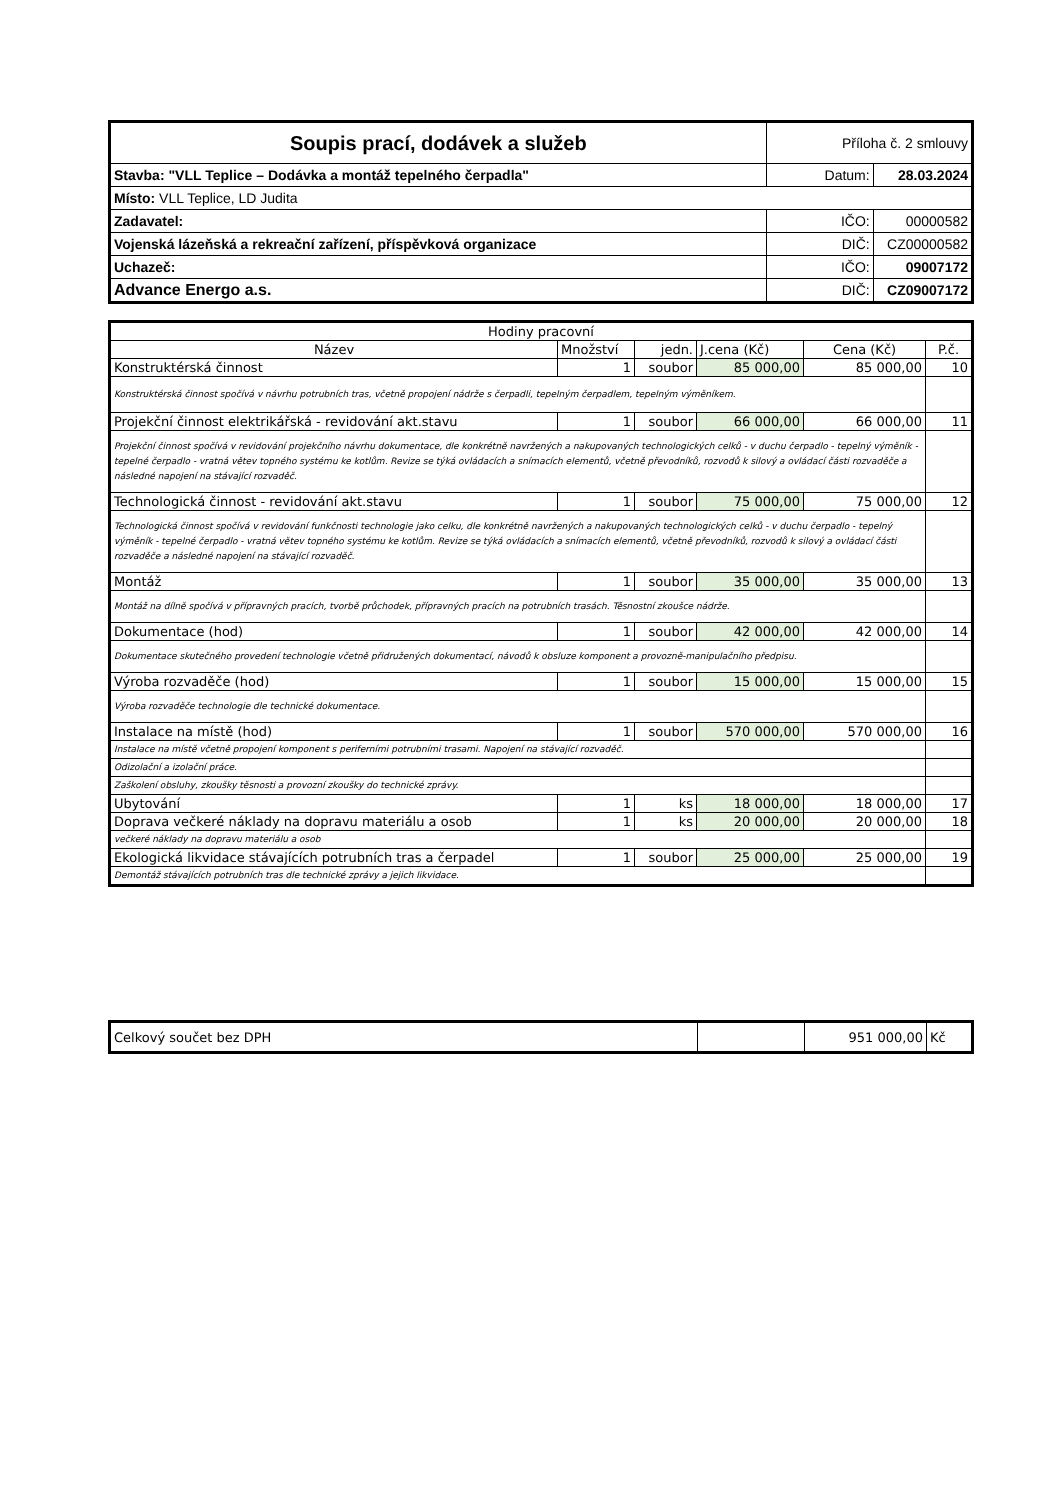| Soupis prací, dodávek a služeb | Příloha č. 2 smlouvy | |
| Stavba: "VLL Teplice – Dodávka a montáž tepelného čerpadla" | Datum: | 28.03.2024 |
| Místo: VLL Teplice, LD Judita | | |
| Zadavatel: | IČO: | 00000582 |
| Vojenská lázeňská a rekreační zařízení, příspěvková organizace | DIČ: | CZ00000582 |
| Uchazeč: | IČO: | 09007172 |
| Advance Energo a.s. | DIČ: | CZ09007172 |
| Hodiny pracovní | | | | | |
| --- | --- | --- | --- | --- | --- |
| Název | Množství | jedn. | J.cena (Kč) | Cena (Kč) | P.č. |
| Konstruktérská činnost | 1 | soubor | 85 000,00 | 85 000,00 | 10 |
| Konstruktérská činnost spočívá v návrhu potrubních tras, včetně propojení nádrže s čerpadli, tepelným čerpadlem, tepelným výměníkem. | | | | | |
| Projekční činnost elektrikářská - revidování akt.stavu | 1 | soubor | 66 000,00 | 66 000,00 | 11 |
| Projekční činnost spočívá v revidování projekčního návrhu dokumentace, dle konkrétně navržených a nakupovaných technologických celků - v duchu čerpadlo - tepelný výměník - tepelné čerpadlo - vratná větev topného systému ke kotlům. Revize se týká ovládacích a snímacích elementů, včetně převodníků, rozvodů k silový a ovládací části rozvaděče a následné napojení na stávající rozvaděč. | | | | | |
| Technologická činnost - revidování akt.stavu | 1 | soubor | 75 000,00 | 75 000,00 | 12 |
| Technologická činnost spočívá v revidování funkčnosti technologie jako celku, dle konkrétně navržených a nakupovaných technologických celků - v duchu čerpadlo - tepelný výměník - tepelné čerpadlo - vratná větev topného systému ke kotlům. Revize se týká ovládacích a snímacích elementů, včetně převodníků, rozvodů k silový a ovládací části rozvaděče a následné napojení na stávající rozvaděč. | | | | | |
| Montáž | 1 | soubor | 35 000,00 | 35 000,00 | 13 |
| Montáž na dílně spočívá v přípravných pracích, tvorbě průchodek, přípravných pracích na potrubních trasách. Těsnostní zkoušce nádrže. | | | | | |
| Dokumentace (hod) | 1 | soubor | 42 000,00 | 42 000,00 | 14 |
| Dokumentace skutečného provedení technologie včetně přidružených dokumentací, návodů k obsluze komponent a provozně-manipulačního předpisu. | | | | | |
| Výroba rozvaděče (hod) | 1 | soubor | 15 000,00 | 15 000,00 | 15 |
| Výroba rozvaděče technologie dle technické dokumentace. | | | | | |
| Instalace na místě (hod) | 1 | soubor | 570 000,00 | 570 000,00 | 16 |
| Instalace na místě včetně propojení komponent s periferními potrubními trasami. Napojení na stávající rozvaděč. | | | | | |
| Odizolační a izolační práce. | | | | | |
| Zaškolení obsluhy, zkoušky těsnosti a provozní zkoušky do technické zprávy. | | | | | |
| Ubytování | 1 | ks | 18 000,00 | 18 000,00 | 17 |
| Doprava večkeré náklady na dopravu materiálu a osob | 1 | ks | 20 000,00 | 20 000,00 | 18 |
| večkeré náklady na dopravu materiálu a osob | | | | | |
| Ekologická likvidace stávajících potrubních tras a čerpadel | 1 | soubor | 25 000,00 | 25 000,00 | 19 |
| Demontáž stávajících potrubních tras dle technické zprávy a jejich likvidace. | | | | | |
| Celkový součet bez DPH | | 951 000,00 | Kč |